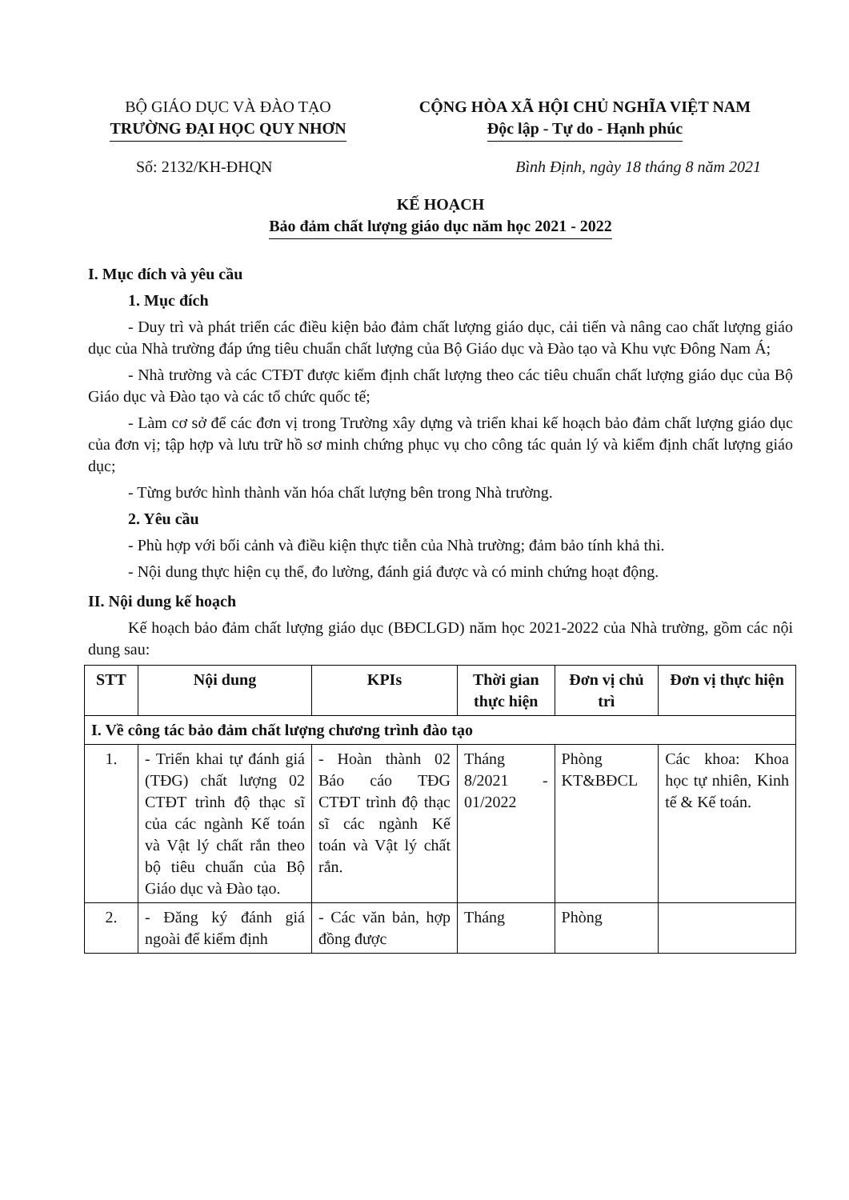BỘ GIÁO DỤC VÀ ĐÀO TẠO
TRƯỜNG ĐẠI HỌC QUY NHƠN
CỘNG HÒA XÃ HỘI CHỦ NGHĨA VIỆT NAM
Độc lập - Tự do - Hạnh phúc
Số: 2132/KH-ĐHQN Bình Định, ngày 18 tháng 8 năm 2021
KẾ HOẠCH
Bảo đảm chất lượng giáo dục năm học 2021 - 2022
I. Mục đích và yêu cầu
1. Mục đích
- Duy trì và phát triển các điều kiện bảo đảm chất lượng giáo dục, cải tiến và nâng cao chất lượng giáo dục của Nhà trường đáp ứng tiêu chuẩn chất lượng của Bộ Giáo dục và Đào tạo và Khu vực Đông Nam Á;
- Nhà trường và các CTĐT được kiểm định chất lượng theo các tiêu chuẩn chất lượng giáo dục của Bộ Giáo dục và Đào tạo và các tổ chức quốc tế;
- Làm cơ sở để các đơn vị trong Trường xây dựng và triển khai kế hoạch bảo đảm chất lượng giáo dục của đơn vị; tập hợp và lưu trữ hồ sơ minh chứng phục vụ cho công tác quản lý và kiểm định chất lượng giáo dục;
- Từng bước hình thành văn hóa chất lượng bên trong Nhà trường.
2. Yêu cầu
- Phù hợp với bối cảnh và điều kiện thực tiễn của Nhà trường; đảm bảo tính khả thi.
- Nội dung thực hiện cụ thể, đo lường, đánh giá được và có minh chứng hoạt động.
II. Nội dung kế hoạch
Kế hoạch bảo đảm chất lượng giáo dục (BĐCLGD) năm học 2021-2022 của Nhà trường, gồm các nội dung sau:
| STT | Nội dung | KPIs | Thời gian thực hiện | Đơn vị chủ trì | Đơn vị thực hiện |
| --- | --- | --- | --- | --- | --- |
| I. Về công tác bảo đảm chất lượng chương trình đào tạo | | | | | |
| 1. | - Triển khai tự đánh giá (TĐG) chất lượng 02 CTĐT trình độ thạc sĩ của các ngành Kế toán và Vật lý chất rắn theo bộ tiêu chuẩn của Bộ Giáo dục và Đào tạo. | - Hoàn thành 02 Báo cáo TĐG CTĐT trình độ thạc sĩ các ngành Kế toán và Vật lý chất rắn. | Tháng 8/2021 - 01/2022 | Phòng KT&BĐCL | Các khoa: Khoa học tự nhiên, Kinh tế & Kế toán. |
| 2. | - Đăng ký đánh giá ngoài để kiểm định | - Các văn bản, hợp đồng được | Tháng | Phòng | |